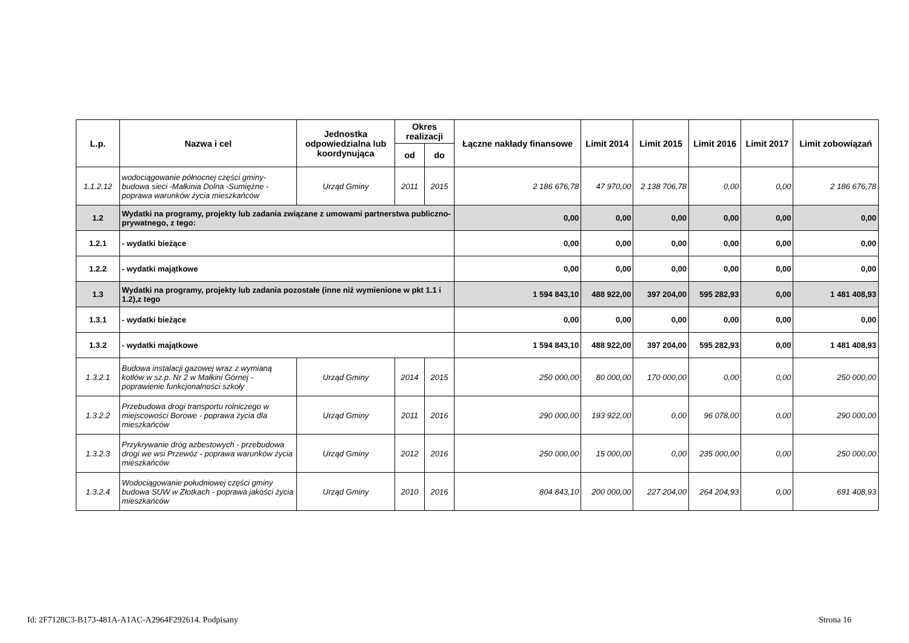| L.p. | Nazwa i cel | Jednostka odpowiedzialna lub koordynująca | Okres realizacji | | Łączne nakłady finansowe | Limit 2014 | Limit 2015 | Limit 2016 | Limit 2017 | Limit zobowiązań |
| --- | --- | --- | --- | --- | --- | --- | --- | --- | --- | --- |
| | | | od | do | | | | | | |
| 1.1.2.12 | wodociągowanie północnej części gminy- budowa sieci -Małkinia Dolna -Sumiężne - poprawa warunków życia mieszkańców | Urząd Gminy | 2011 | 2015 | 2 186 676,78 | 47 970,00 | 2 138 706,78 | 0,00 | 0,00 | 2 186 676,78 |
| 1.2 | Wydatki na programy, projekty lub zadania związane z umowami partnerstwa publiczno-prywatnego, z tego: | | | | 0,00 | 0,00 | 0,00 | 0,00 | 0,00 | 0,00 |
| 1.2.1 | - wydatki bieżące | | | | 0,00 | 0,00 | 0,00 | 0,00 | 0,00 | 0,00 |
| 1.2.2 | - wydatki majątkowe | | | | 0,00 | 0,00 | 0,00 | 0,00 | 0,00 | 0,00 |
| 1.3 | Wydatki na programy, projekty lub zadania pozostałe (inne niż wymienione w pkt 1.1 i 1.2),z tego | | | | 1 594 843,10 | 488 922,00 | 397 204,00 | 595 282,93 | 0,00 | 1 481 408,93 |
| 1.3.1 | - wydatki bieżące | | | | 0,00 | 0,00 | 0,00 | 0,00 | 0,00 | 0,00 |
| 1.3.2 | - wydatki majątkowe | | | | 1 594 843,10 | 488 922,00 | 397 204,00 | 595 282,93 | 0,00 | 1 481 408,93 |
| 1.3.2.1 | Budowa instalacji gazowej wraz z wymianą kotłów w sz.p. Nr 2 w Małkini Górnej - poprawienie funkcjonalności szkoły | Urząd Gminy | 2014 | 2015 | 250 000,00 | 80 000,00 | 170 000,00 | 0,00 | 0,00 | 250 000,00 |
| 1.3.2.2 | Przebudowa drogi transportu rolniczego w miejscowości Borowe - poprawa życia dla mieszkańców | Urząd Gminy | 2011 | 2016 | 290 000,00 | 193 922,00 | 0,00 | 96 078,00 | 0,00 | 290 000,00 |
| 1.3.2.3 | Przykrywanie dróg azbestowych - przebudowa drogi we wsi Przewóz - poprawa warunków życia mieszkańców | Urząd Gminy | 2012 | 2016 | 250 000,00 | 15 000,00 | 0,00 | 235 000,00 | 0,00 | 250 000,00 |
| 1.3.2.4 | Wodociągowanie południowej części gminy budowa SUW w Złotkach - poprawa jakości życia mieszkańców | Urząd Gminy | 2010 | 2016 | 804 843,10 | 200 000,00 | 227 204,00 | 264 204,93 | 0,00 | 691 408,93 |
Id: 2F7128C3-B173-481A-A1AC-A2964F292614. Podpisany Strona 16